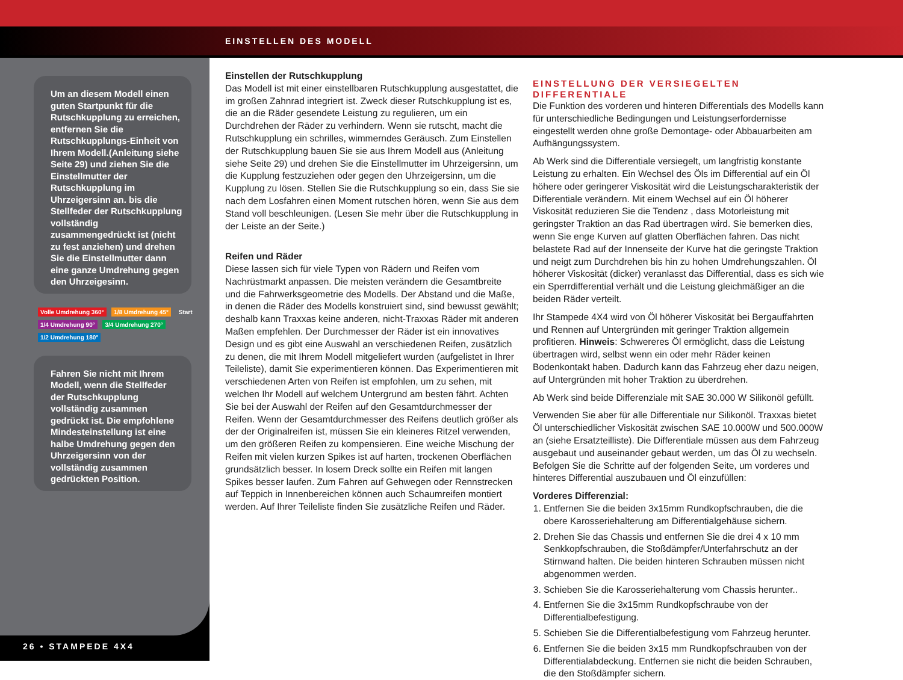EINSTELLEN DES MODELL
Um an diesem Modell einen guten Startpunkt für die Rutschkupplung zu erreichen, entfernen Sie die Rutschkupplungs-Einheit von Ihrem Modell.(Anleitung siehe Seite 29) und ziehen Sie die Einstellmutter der Rutschkupplung im Uhrzeigersinn an. bis die Stellfeder der Rutschkupplung vollständig zusammengedrückt ist (nicht zu fest anziehen) und drehen Sie die Einstellmutter dann eine ganze Umdrehung gegen den Uhrzeigesinn.
Volle Umdrehung 360° 1/8 Umdrehung 45° Start
1/4 Umdrehung 90° 3/4 Umdrehung 270°
1/2 Umdrehung 180°
Fahren Sie nicht mit Ihrem Modell, wenn die Stellfeder der Rutschkupplung vollständig zusammen gedrückt ist. Die empfohlene Mindesteinstellung ist eine halbe Umdrehung gegen den Uhrzeigersinn von der vollständig zusammen gedrückten Position.
26 • STAMPEDE 4X4
Einstellen der Rutschkupplung
Das Modell ist mit einer einstellbaren Rutschkupplung ausgestattet, die im großen Zahnrad integriert ist. Zweck dieser Rutschkupplung ist es, die an die Räder gesendete Leistung zu regulieren, um ein Durchdrehen der Räder zu verhindern. Wenn sie rutscht, macht die Rutschkupplung ein schrilles, wimmerndes Geräusch. Zum Einstellen der Rutschkupplung bauen Sie sie aus Ihrem Modell aus (Anleitung siehe Seite 29) und drehen Sie die Einstellmutter im Uhrzeigersinn, um die Kupplung festzuziehen oder gegen den Uhrzeigersinn, um die Kupplung zu lösen. Stellen Sie die Rutschkupplung so ein, dass Sie sie nach dem Losfahren einen Moment rutschen hören, wenn Sie aus dem Stand voll beschleunigen. (Lesen Sie mehr über die Rutschkupplung in der Leiste an der Seite.)
Reifen und Räder
Diese lassen sich für viele Typen von Rädern und Reifen vom Nachrüstmarkt anpassen. Die meisten verändern die Gesamtbreite und die Fahrwerksgeometrie des Modells. Der Abstand und die Maße, in denen die Räder des Modells konstruiert sind, sind bewusst gewählt; deshalb kann Traxxas keine anderen, nicht-Traxxas Räder mit anderen Maßen empfehlen. Der Durchmesser der Räder ist ein innovatives Design und es gibt eine Auswahl an verschiedenen Reifen, zusätzlich zu denen, die mit Ihrem Modell mitgeliefert wurden (aufgelistet in Ihrer Teileliste), damit Sie experimentieren können. Das Experimentieren mit verschiedenen Arten von Reifen ist empfohlen, um zu sehen, mit welchen Ihr Modell auf welchem Untergrund am besten fährt. Achten Sie bei der Auswahl der Reifen auf den Gesamtdurchmesser der Reifen. Wenn der Gesamtdurchmesser des Reifens deutlich größer als der der Originalreifen ist, müssen Sie ein kleineres Ritzel verwenden, um den größeren Reifen zu kompensieren. Eine weiche Mischung der Reifen mit vielen kurzen Spikes ist auf harten, trockenen Oberflächen grundsätzlich besser. In losem Dreck sollte ein Reifen mit langen Spikes besser laufen. Zum Fahren auf Gehwegen oder Rennstrecken auf Teppich in Innenbereichen können auch Schaumreifen montiert werden. Auf Ihrer Teileliste finden Sie zusätzliche Reifen und Räder.
EINSTELLUNG DER VERSIEGELTEN DIFFERENTIALE
Die Funktion des vorderen und hinteren Differentials des Modells kann für unterschiedliche Bedingungen und Leistungserfordernisse eingestellt werden ohne große Demontage- oder Abbauarbeiten am Aufhängungssystem.
Ab Werk sind die Differentiale versiegelt, um langfristig konstante Leistung zu erhalten. Ein Wechsel des Öls im Differential auf ein Öl höhere oder geringerer Viskosität wird die Leistungscharakteristik der Differentiale verändern. Mit einem Wechsel auf ein Öl höherer Viskosität reduzieren Sie die Tendenz , dass Motorleistung mit geringster Traktion an das Rad übertragen wird. Sie bemerken dies, wenn Sie enge Kurven auf glatten Oberflächen fahren. Das nicht belastete Rad auf der Innenseite der Kurve hat die geringste Traktion und neigt zum Durchdrehen bis hin zu hohen Umdrehungszahlen. Öl höherer Viskosität (dicker) veranlasst das Differential, dass es sich wie ein Sperrdifferential verhält und die Leistung gleichmäßiger an die beiden Räder verteilt.
Ihr Stampede 4X4 wird von Öl höherer Viskosität bei Bergauffahrten und Rennen auf Untergründen mit geringer Traktion allgemein profitieren. Hinweis: Schwereres Öl ermöglicht, dass die Leistung übertragen wird, selbst wenn ein oder mehr Räder keinen Bodenkontakt haben. Dadurch kann das Fahrzeug eher dazu neigen, auf Untergründen mit hoher Traktion zu überdrehen.
Ab Werk sind beide Differenziale mit SAE 30.000 W Silikonöl gefüllt.
Verwenden Sie aber für alle Differentiale nur Silikonöl. Traxxas bietet Öl unterschiedlicher Viskosität zwischen SAE 10.000W und 500.000W an (siehe Ersatzteilliste). Die Differentiale müssen aus dem Fahrzeug ausgebaut und auseinander gebaut werden, um das Öl zu wechseln. Befolgen Sie die Schritte auf der folgenden Seite, um vorderes und hinteres Differential auszubauen und Öl einzufüllen:
Vorderes Differenzial:
1. Entfernen Sie die beiden 3x15mm Rundkopfschrauben, die die obere Karosseriehalterung am Differentialgehäuse sichern.
2. Drehen Sie das Chassis und entfernen Sie die drei 4 x 10 mm Senkkopfschrauben, die Stoßdämpfer/Unterfahrschutz an der Stirnwand halten. Die beiden hinteren Schrauben müssen nicht abgenommen werden.
3. Schieben Sie die Karosseriehalterung vom Chassis herunter..
4. Entfernen Sie die 3x15mm Rundkopfschraube von der Differentialbefestigung.
5. Schieben Sie die Differentialbefestigung vom Fahrzeug herunter.
6. Entfernen Sie die beiden 3x15 mm Rundkopfschrauben von der Differentialabdeckung. Entfernen sie nicht die beiden Schrauben, die den Stoßdämpfer sichern.